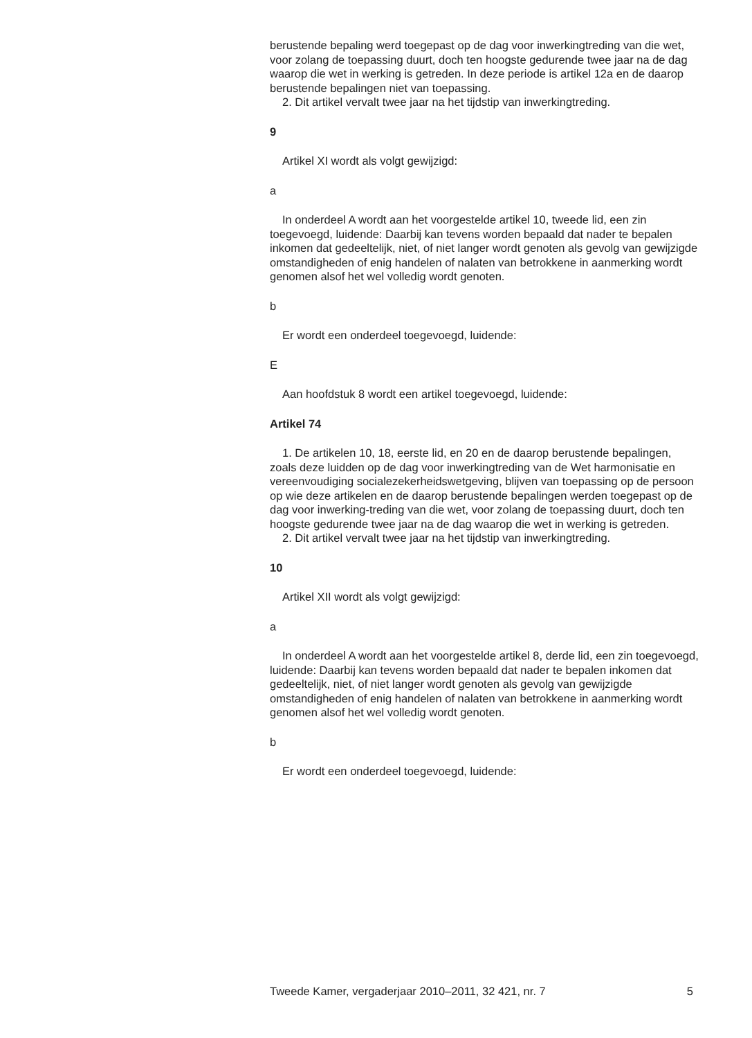berustende bepaling werd toegepast op de dag voor inwerkingtreding van die wet, voor zolang de toepassing duurt, doch ten hoogste gedurende twee jaar na de dag waarop die wet in werking is getreden. In deze periode is artikel 12a en de daarop berustende bepalingen niet van toepassing.
2. Dit artikel vervalt twee jaar na het tijdstip van inwerkingtreding.
9
Artikel XI wordt als volgt gewijzigd:
a
In onderdeel A wordt aan het voorgestelde artikel 10, tweede lid, een zin toegevoegd, luidende: Daarbij kan tevens worden bepaald dat nader te bepalen inkomen dat gedeeltelijk, niet, of niet langer wordt genoten als gevolg van gewijzigde omstandigheden of enig handelen of nalaten van betrokkene in aanmerking wordt genomen alsof het wel volledig wordt genoten.
b
Er wordt een onderdeel toegevoegd, luidende:
E
Aan hoofdstuk 8 wordt een artikel toegevoegd, luidende:
Artikel 74
1. De artikelen 10, 18, eerste lid, en 20 en de daarop berustende bepalingen, zoals deze luidden op de dag voor inwerkingtreding van de Wet harmonisatie en vereenvoudiging socialezekerheidswetgeving, blijven van toepassing op de persoon op wie deze artikelen en de daarop berustende bepalingen werden toegepast op de dag voor inwerking-treding van die wet, voor zolang de toepassing duurt, doch ten hoogste gedurende twee jaar na de dag waarop die wet in werking is getreden.
2. Dit artikel vervalt twee jaar na het tijdstip van inwerkingtreding.
10
Artikel XII wordt als volgt gewijzigd:
a
In onderdeel A wordt aan het voorgestelde artikel 8, derde lid, een zin toegevoegd, luidende: Daarbij kan tevens worden bepaald dat nader te bepalen inkomen dat gedeeltelijk, niet, of niet langer wordt genoten als gevolg van gewijzigde omstandigheden of enig handelen of nalaten van betrokkene in aanmerking wordt genomen alsof het wel volledig wordt genoten.
b
Er wordt een onderdeel toegevoegd, luidende:
Tweede Kamer, vergaderjaar 2010–2011, 32 421, nr. 7 5